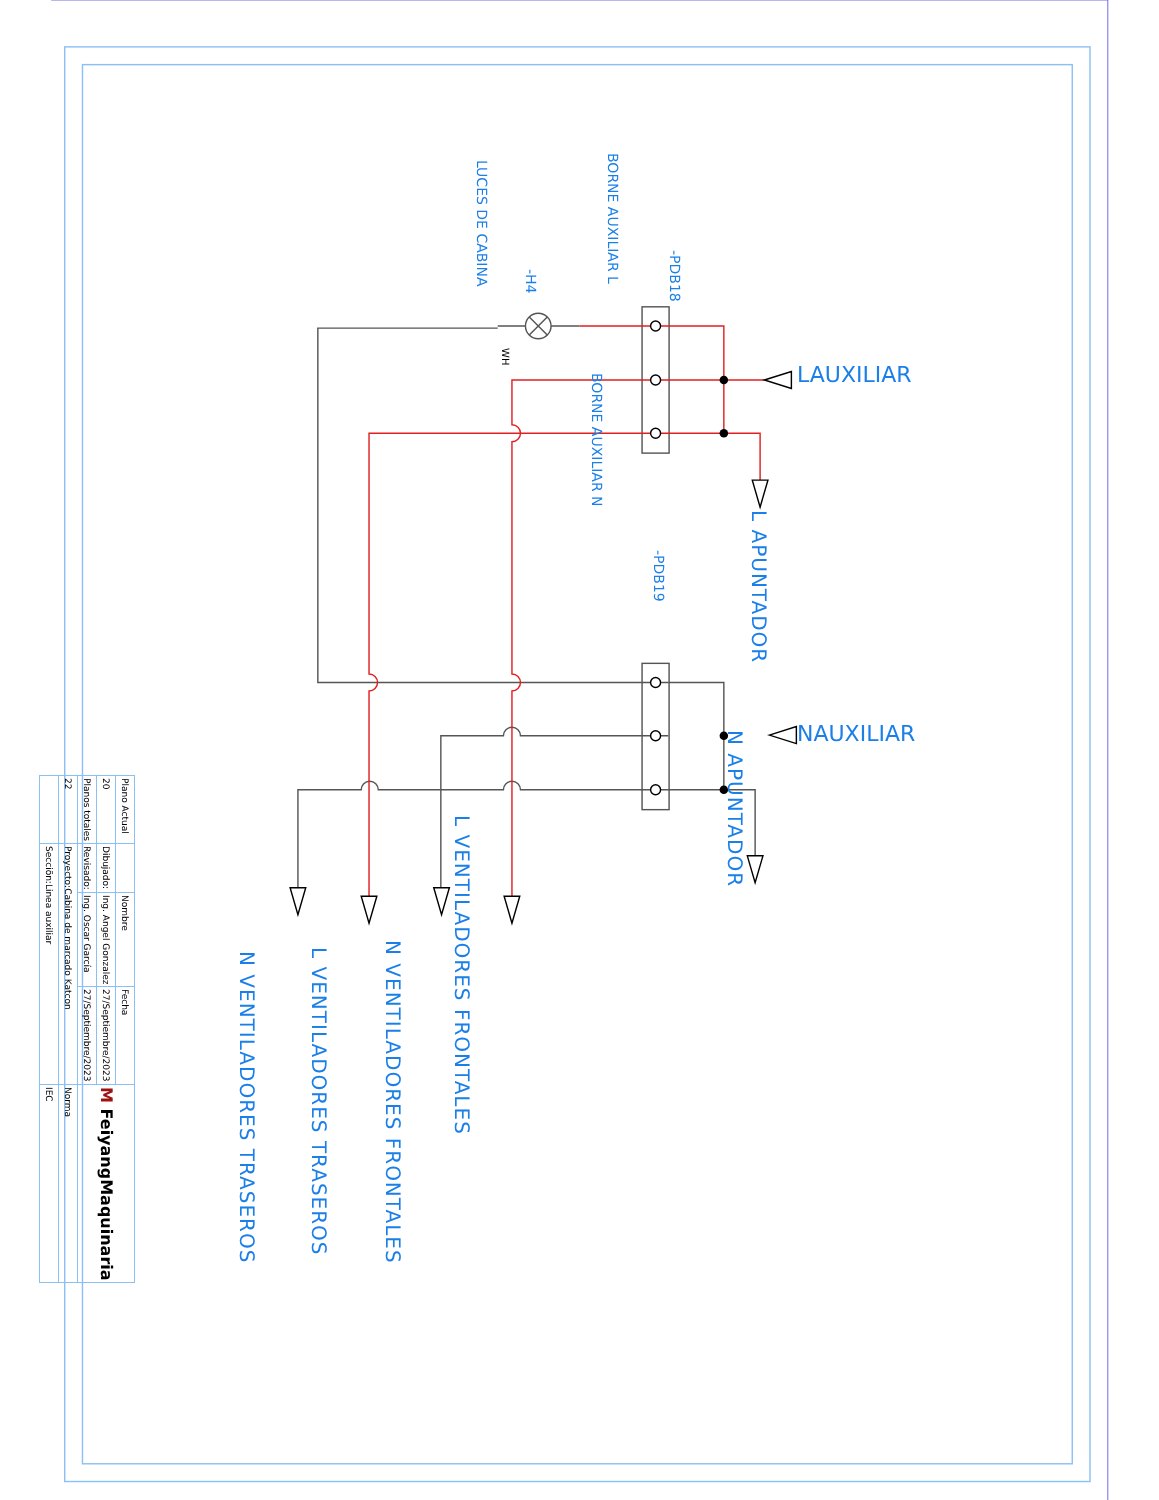LAUXILIAR
NAUXILIAR
L APUNTADOR
N APUNTADOR
-PDB18
-PDB19
BORNE AUXILIAR L
BORNE AUXILIAR N
-H4
WH
LUCES DE CABINA
L VENTILADORES FRONTALES
N VENTILADORES FRONTALES
L VENTILADORES TRASEROS
N VENTILADORES TRASEROS
| Plano Actual | | Nombre | Fecha | M FeiyangMaquinaria |
| 20 | Dibujado: | Ing. Angel Gonzalez | 27/Septiembre/2023 | |
| Planos totales | Revisado: | Ing. Oscar García | 27/Septiembre/2023 | |
| 22 | Proyecto:Cabina de marcado Katcon | | | Norma |
| | Secciõn:Linea auxiliar | | | IEC |